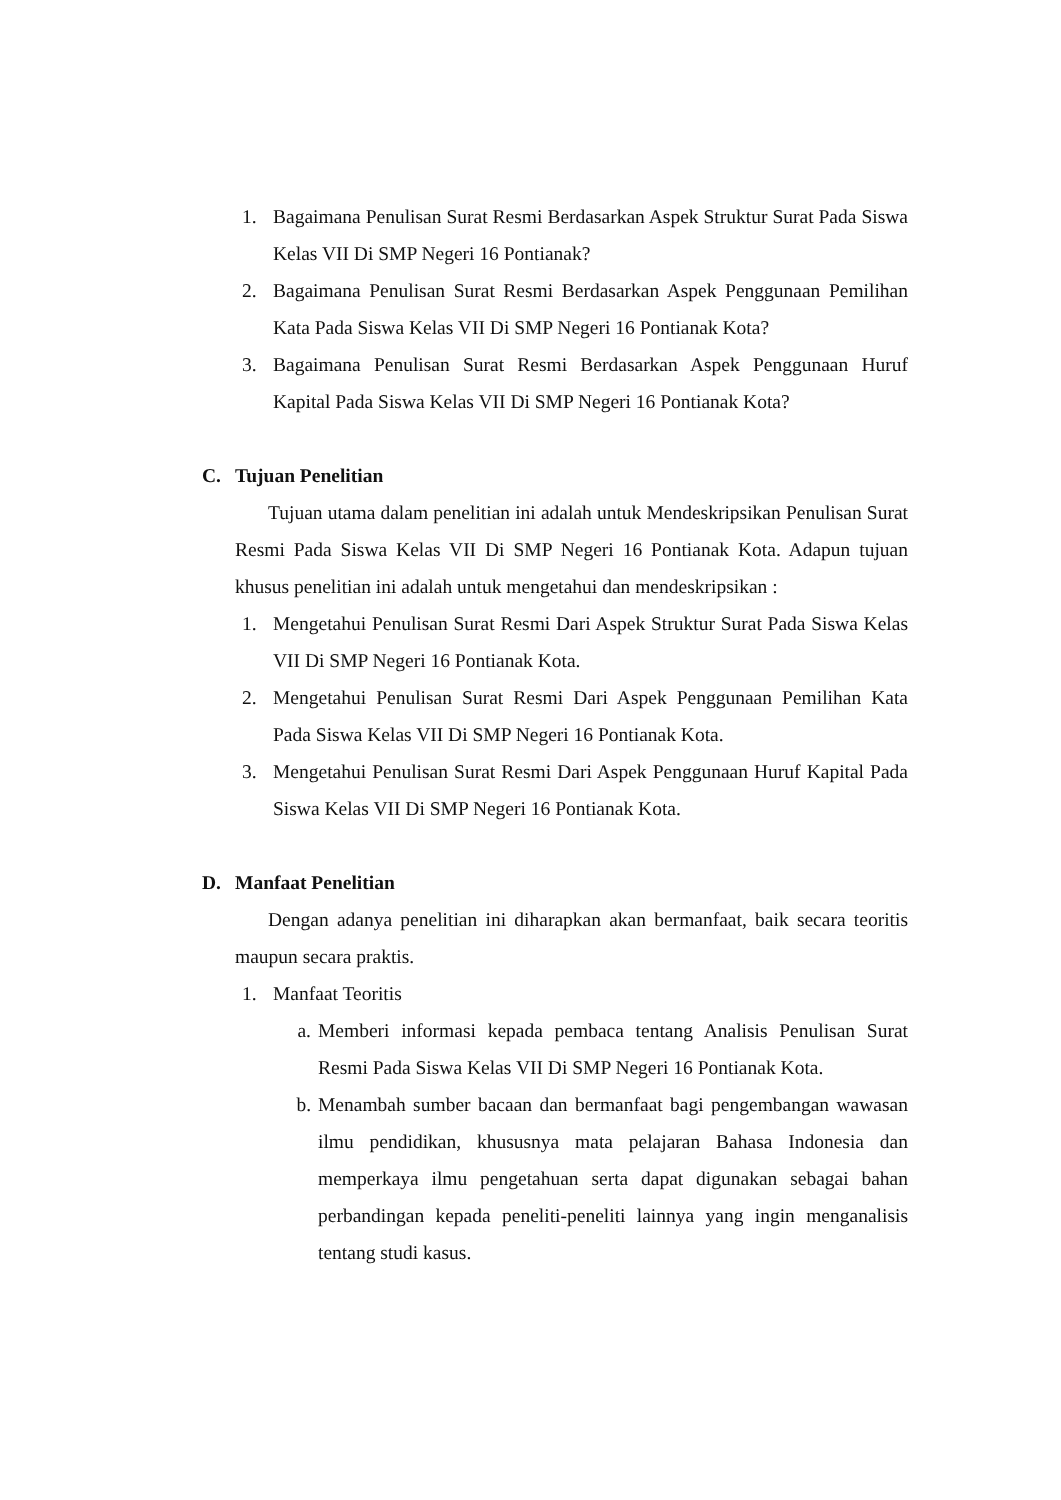1. Bagaimana Penulisan Surat Resmi Berdasarkan Aspek Struktur Surat Pada Siswa Kelas VII Di SMP Negeri 16 Pontianak?
2. Bagaimana Penulisan Surat Resmi Berdasarkan Aspek Penggunaan Pemilihan Kata Pada Siswa Kelas VII Di SMP Negeri 16 Pontianak Kota?
3. Bagaimana Penulisan Surat Resmi Berdasarkan Aspek Penggunaan Huruf Kapital Pada Siswa Kelas VII Di SMP Negeri 16 Pontianak Kota?
C. Tujuan Penelitian
Tujuan utama dalam penelitian ini adalah untuk Mendeskripsikan Penulisan Surat Resmi Pada Siswa Kelas VII Di SMP Negeri 16 Pontianak Kota. Adapun tujuan khusus penelitian ini adalah untuk mengetahui dan mendeskripsikan :
1. Mengetahui Penulisan Surat Resmi Dari Aspek Struktur Surat Pada Siswa Kelas VII Di SMP Negeri 16 Pontianak Kota.
2. Mengetahui Penulisan Surat Resmi Dari Aspek Penggunaan Pemilihan Kata Pada Siswa Kelas VII Di SMP Negeri 16 Pontianak Kota.
3. Mengetahui Penulisan Surat Resmi Dari Aspek Penggunaan Huruf Kapital Pada Siswa Kelas VII Di SMP Negeri 16 Pontianak Kota.
D. Manfaat Penelitian
Dengan adanya penelitian ini diharapkan akan bermanfaat, baik secara teoritis maupun secara praktis.
1. Manfaat Teoritis
a. Memberi informasi kepada pembaca tentang Analisis Penulisan Surat Resmi Pada Siswa Kelas VII Di SMP Negeri 16 Pontianak Kota.
b. Menambah sumber bacaan dan bermanfaat bagi pengembangan wawasan ilmu pendidikan, khususnya mata pelajaran Bahasa Indonesia dan memperkaya ilmu pengetahuan serta dapat digunakan sebagai bahan perbandingan kepada peneliti-peneliti lainnya yang ingin menganalisis tentang studi kasus.